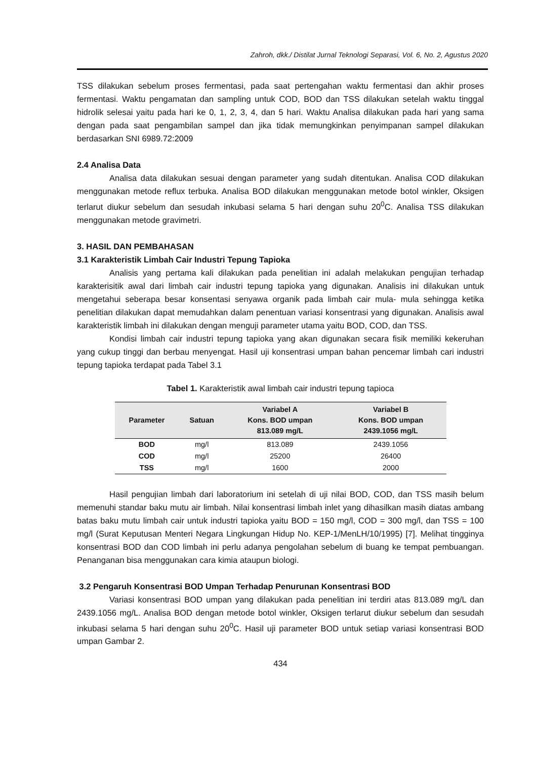Zahroh, dkk./ Distilat Jurnal Teknologi Separasi, Vol. 6, No. 2, Agustus 2020
TSS dilakukan sebelum proses fermentasi, pada saat pertengahan waktu fermentasi dan akhir proses fermentasi. Waktu pengamatan dan sampling untuk COD, BOD dan TSS dilakukan setelah waktu tinggal hidrolik selesai yaitu pada hari ke 0, 1, 2, 3, 4, dan 5 hari. Waktu Analisa dilakukan pada hari yang sama dengan pada saat pengambilan sampel dan jika tidak memungkinkan penyimpanan sampel dilakukan berdasarkan SNI 6989.72:2009
2.4 Analisa Data
Analisa data dilakukan sesuai dengan parameter yang sudah ditentukan. Analisa COD dilakukan menggunakan metode reflux terbuka. Analisa BOD dilakukan menggunakan metode botol winkler, Oksigen terlarut diukur sebelum dan sesudah inkubasi selama 5 hari dengan suhu 20<sup>0</sup>C. Analisa TSS dilakukan menggunakan metode gravimetri.
3. HASIL DAN PEMBAHASAN
3.1 Karakteristik Limbah Cair Industri Tepung Tapioka
Analisis yang pertama kali dilakukan pada penelitian ini adalah melakukan pengujian terhadap karakterisitik awal dari limbah cair industri tepung tapioka yang digunakan. Analisis ini dilakukan untuk mengetahui seberapa besar konsentasi senyawa organik pada limbah cair mula- mula sehingga ketika penelitian dilakukan dapat memudahkan dalam penentuan variasi konsentrasi yang digunakan. Analisis awal karakteristik limbah ini dilakukan dengan menguji parameter utama yaitu BOD, COD, dan TSS.
Kondisi limbah cair industri tepung tapioka yang akan digunakan secara fisik memiliki kekeruhan yang cukup tinggi dan berbau menyengat. Hasil uji konsentrasi umpan bahan pencemar limbah cari industri tepung tapioka terdapat pada Tabel 3.1
Tabel 1. Karakteristik awal limbah cair industri tepung tapioca
| Parameter | Satuan | Variabel A Kons. BOD umpan 813.089 mg/L | Variabel B Kons. BOD umpan 2439.1056 mg/L |
| --- | --- | --- | --- |
| BOD | mg/l | 813.089 | 2439.1056 |
| COD | mg/l | 25200 | 26400 |
| TSS | mg/l | 1600 | 2000 |
Hasil pengujian limbah dari laboratorium ini setelah di uji nilai BOD, COD, dan TSS masih belum memenuhi standar baku mutu air limbah. Nilai konsentrasi limbah inlet yang dihasilkan masih diatas ambang batas baku mutu limbah cair untuk industri tapioka yaitu BOD = 150 mg/l, COD = 300 mg/l, dan TSS = 100 mg/l (Surat Keputusan Menteri Negara Lingkungan Hidup No. KEP-1/MenLH/10/1995) [7]. Melihat tingginya konsentrasi BOD dan COD limbah ini perlu adanya pengolahan sebelum di buang ke tempat pembuangan. Penanganan bisa menggunakan cara kimia ataupun biologi.
3.2 Pengaruh Konsentrasi BOD Umpan Terhadap Penurunan Konsentrasi BOD
Variasi konsentrasi BOD umpan yang dilakukan pada penelitian ini terdiri atas 813.089 mg/L dan 2439.1056 mg/L. Analisa BOD dengan metode botol winkler, Oksigen terlarut diukur sebelum dan sesudah inkubasi selama 5 hari dengan suhu 20<sup>0</sup>C. Hasil uji parameter BOD untuk setiap variasi konsentrasi BOD umpan Gambar 2.
434